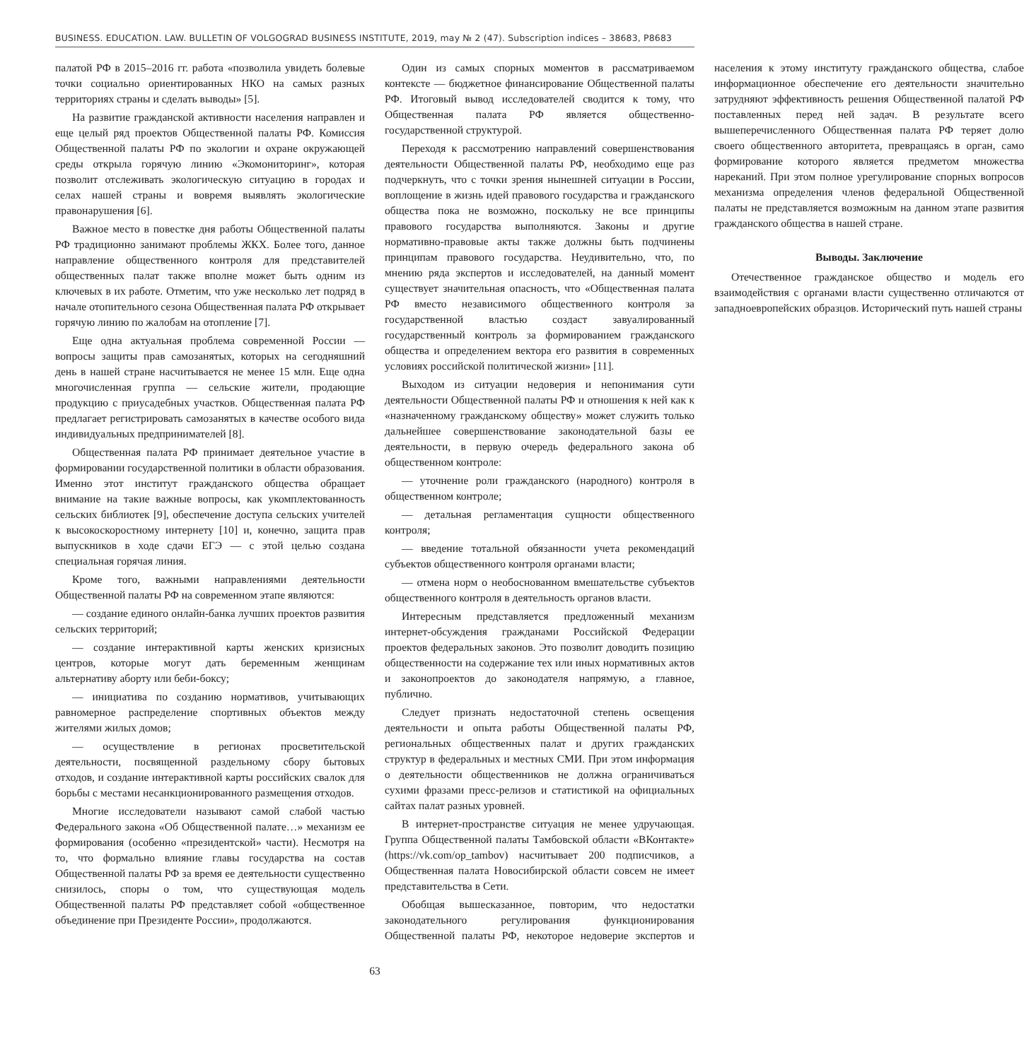BUSINESS. EDUCATION. LAW. BULLETIN OF VOLGOGRAD BUSINESS INSTITUTE, 2019, may № 2 (47). Subscription indices – 38683, P8683
палатой РФ в 2015–2016 гг. работа «позволила увидеть болевые точки социально ориентированных НКО на самых разных территориях страны и сделать выводы» [5].
На развитие гражданской активности населения направлен и еще целый ряд проектов Общественной палаты РФ. Комиссия Общественной палаты РФ по экологии и охране окружающей среды открыла горячую линию «Экомониторинг», которая позволит отслеживать экологическую ситуацию в городах и селах нашей страны и вовремя выявлять экологические правонарушения [6].
Важное место в повестке дня работы Общественной палаты РФ традиционно занимают проблемы ЖКХ. Более того, данное направление общественного контроля для представителей общественных палат также вполне может быть одним из ключевых в их работе. Отметим, что уже несколько лет подряд в начале отопительного сезона Общественная палата РФ открывает горячую линию по жалобам на отопление [7].
Еще одна актуальная проблема современной России — вопросы защиты прав самозанятых, которых на сегодняшний день в нашей стране насчитывается не менее 15 млн. Еще одна многочисленная группа — сельские жители, продающие продукцию с приусадебных участков. Общественная палата РФ предлагает регистрировать самозанятых в качестве особого вида индивидуальных предпринимателей [8].
Общественная палата РФ принимает деятельное участие в формировании государственной политики в области образования. Именно этот институт гражданского общества обращает внимание на такие важные вопросы, как укомплектованность сельских библиотек [9], обеспечение доступа сельских учителей к высокоскоростному интернету [10] и, конечно, защита прав выпускников в ходе сдачи ЕГЭ — с этой целью создана специальная горячая линия.
Кроме того, важными направлениями деятельности Общественной палаты РФ на современном этапе являются:
— создание единого онлайн-банка лучших проектов развития сельских территорий;
— создание интерактивной карты женских кризисных центров, которые могут дать беременным женщинам альтернативу аборту или беби-боксу;
— инициатива по созданию нормативов, учитывающих равномерное распределение спортивных объектов между жителями жилых домов;
— осуществление в регионах просветительской деятельности, посвященной раздельному сбору бытовых отходов, и создание интерактивной карты российских свалок для борьбы с местами несанкционированного размещения отходов.
Многие исследователи называют самой слабой частью Федерального закона «Об Общественной палате…» механизм ее формирования (особенно «президентской» части). Несмотря на то, что формально влияние главы государства на состав Общественной палаты РФ за время ее деятельности существенно снизилось, споры о том, что существующая модель Общественной палаты РФ представляет собой «общественное объединение при Президенте России», продолжаются.
Один из самых спорных моментов в рассматриваемом контексте — бюджетное финансирование Общественной палаты РФ. Итоговый вывод исследователей сводится к тому, что Общественная палата РФ является общественно-государственной структурой.
Переходя к рассмотрению направлений совершенствования деятельности Общественной палаты РФ, необходимо еще раз подчеркнуть, что с точки зрения нынешней ситуации в России, воплощение в жизнь идей правового государства и гражданского общества пока не возможно, поскольку не все принципы правового государства выполняются. Законы и другие нормативно-правовые акты также должны быть подчинены принципам правового государства. Неудивительно, что, по мнению ряда экспертов и исследователей, на данный момент существует значительная опасность, что «Общественная палата РФ вместо независимого общественного контроля за государственной властью создаст завуалированный государственный контроль за формированием гражданского общества и определением вектора его развития в современных условиях российской политической жизни» [11].
Выходом из ситуации недоверия и непонимания сути деятельности Общественной палаты РФ и отношения к ней как к «назначенному гражданскому обществу» может служить только дальнейшее совершенствование законодательной базы ее деятельности, в первую очередь федерального закона об общественном контроле:
— уточнение роли гражданского (народного) контроля в общественном контроле;
— детальная регламентация сущности общественного контроля;
— введение тотальной обязанности учета рекомендаций субъектов общественного контроля органами власти;
— отмена норм о необоснованном вмешательстве субъектов общественного контроля в деятельность органов власти.
Интересным представляется предложенный механизм интернет-обсуждения гражданами Российской Федерации проектов федеральных законов. Это позволит доводить позицию общественности на содержание тех или иных нормативных актов и законопроектов до законодателя напрямую, а главное, публично.
Следует признать недостаточной степень освещения деятельности и опыта работы Общественной палаты РФ, региональных общественных палат и других гражданских структур в федеральных и местных СМИ. При этом информация о деятельности общественников не должна ограничиваться сухими фразами пресс-релизов и статистикой на официальных сайтах палат разных уровней.
В интернет-пространстве ситуация не менее удручающая. Группа Общественной палаты Тамбовской области «ВКонтакте» (https://vk.com/op_tambov) насчитывает 200 подписчиков, а Общественная палата Новосибирской области совсем не имеет представительства в Сети.
Обобщая вышесказанное, повторим, что недостатки законодательного регулирования функционирования Общественной палаты РФ, некоторое недоверие экспертов и населения к этому институту гражданского общества, слабое информационное обеспечение его деятельности значительно затрудняют эффективность решения Общественной палатой РФ поставленных перед ней задач. В результате всего вышеперечисленного Общественная палата РФ теряет долю своего общественного авторитета, превращаясь в орган, само формирование которого является предметом множества нареканий. При этом полное урегулирование спорных вопросов механизма определения членов федеральной Общественной палаты не представляется возможным на данном этапе развития гражданского общества в нашей стране.
Выводы. Заключение
Отечественное гражданское общество и модель его взаимодействия с органами власти существенно отличаются от западноевропейских образцов. Исторический путь нашей страны
63